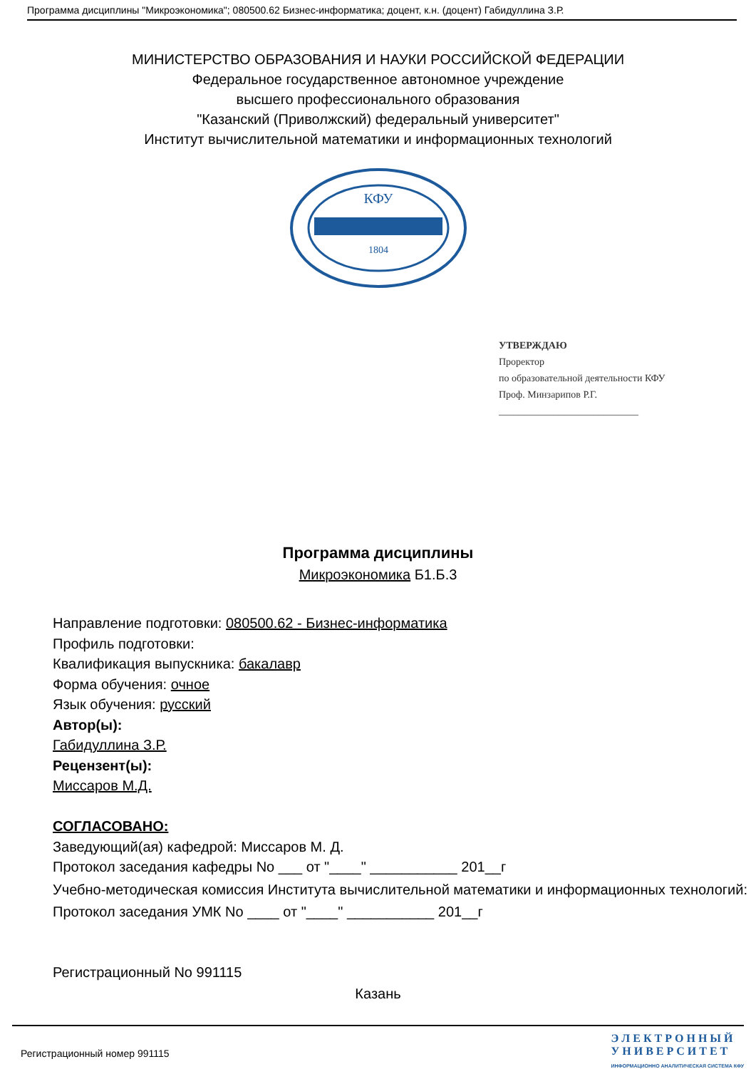Программа дисциплины "Микроэкономика"; 080500.62 Бизнес-информатика; доцент, к.н. (доцент) Габидуллина З.Р.
МИНИСТЕРСТВО ОБРАЗОВАНИЯ И НАУКИ РОССИЙСКОЙ ФЕДЕРАЦИИ
Федеральное государственное автономное учреждение
высшего профессионального образования
"Казанский (Приволжский) федеральный университет"
Институт вычислительной математики и информационных технологий
КФУ
1804
УТВЕРЖДАЮ
Проректор
по образовательной деятельности КФУ
Проф. Минзарипов Р.Г.
____________________________
Программа дисциплины
Микроэкономика Б1.Б.3
Направление подготовки: 080500.62 - Бизнес-информатика
Профиль подготовки:
Квалификация выпускника: бакалавр
Форма обучения: очное
Язык обучения: русский
Автор(ы):
Габидуллина З.Р.
Рецензент(ы):
Миссаров М.Д.
СОГЛАСОВАНО:
Заведующий(ая) кафедрой: Миссаров М. Д.
Протокол заседания кафедры No ___ от "____" ___________ 201__г
Учебно-методическая комиссия Института вычислительной математики и информационных технологий:
Протокол заседания УМК No ____ от "____" ___________ 201__г
Регистрационный No 991115
Казань
Регистрационный номер 991115
Э Л Е К Т Р О Н Н Ы Й
У Н И В Е Р С И Т Е Т
ИНФОРМАЦИОННО АНАЛИТИЧЕСКАЯ СИСТЕМА КФУ